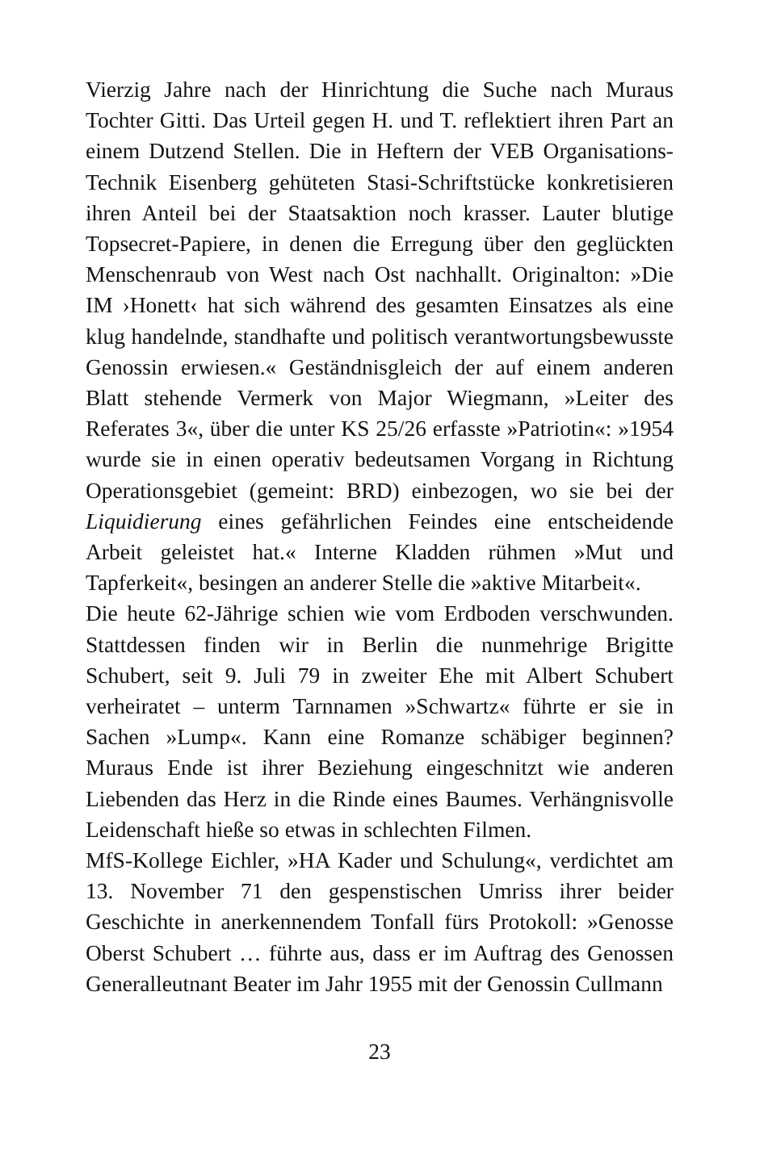Vierzig Jahre nach der Hinrichtung die Suche nach Muraus Tochter Gitti. Das Urteil gegen H. und T. reflektiert ihren Part an einem Dutzend Stellen. Die in Heftern der VEB Organisations-Technik Eisenberg gehüteten Stasi-Schriftstücke konkretisieren ihren Anteil bei der Staatsaktion noch krasser. Lauter blutige Topsecret-Papiere, in denen die Erregung über den geglückten Menschenraub von West nach Ost nachhallt. Originalton: »Die IM ›Honett‹ hat sich während des gesamten Einsatzes als eine klug handelnde, standhafte und politisch verantwortungsbewusste Genossin erwiesen.« Geständnisgleich der auf einem anderen Blatt stehende Vermerk von Major Wiegmann, »Leiter des Referates 3«, über die unter KS 25/26 erfasste »Patriotin«: »1954 wurde sie in einen operativ bedeutsamen Vorgang in Richtung Operationsgebiet (gemeint: BRD) einbezogen, wo sie bei der Liquidierung eines gefährlichen Feindes eine entscheidende Arbeit geleistet hat.« Interne Kladden rühmen »Mut und Tapferkeit«, besingen an anderer Stelle die »aktive Mitarbeit«.
Die heute 62-Jährige schien wie vom Erdboden verschwunden. Stattdessen finden wir in Berlin die nunmehrige Brigitte Schubert, seit 9. Juli 79 in zweiter Ehe mit Albert Schubert verheiratet – unterm Tarnnamen »Schwartz« führte er sie in Sachen »Lump«. Kann eine Romanze schäbiger beginnen? Muraus Ende ist ihrer Beziehung eingeschnitzt wie anderen Liebenden das Herz in die Rinde eines Baumes. Verhängnisvolle Leidenschaft hieße so etwas in schlechten Filmen.
MfS-Kollege Eichler, »HA Kader und Schulung«, verdichtet am 13. November 71 den gespenstischen Umriss ihrer beider Geschichte in anerkennendem Tonfall fürs Protokoll: »Genosse Oberst Schubert … führte aus, dass er im Auftrag des Genossen Generalleutnant Beater im Jahr 1955 mit der Genossin Cullmann
23